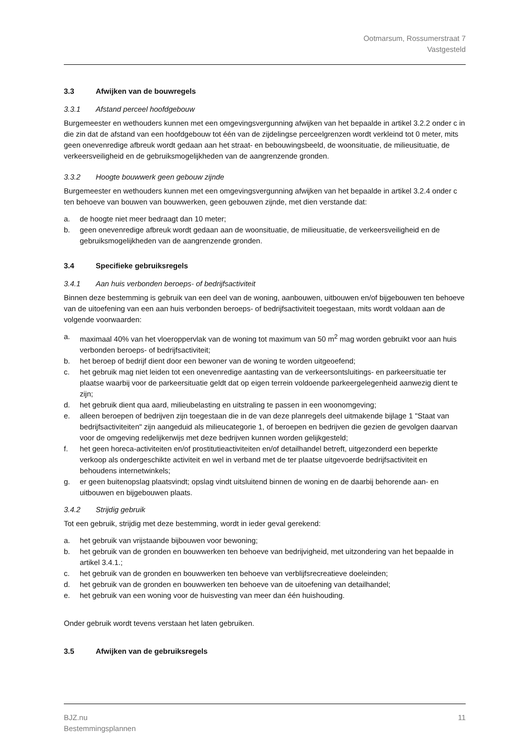Ootmarsum, Rossumerstraat 7
Vastgesteld
3.3 Afwijken van de bouwregels
3.3.1 Afstand perceel hoofdgebouw
Burgemeester en wethouders kunnen met een omgevingsvergunning afwijken van het bepaalde in artikel 3.2.2 onder c in die zin dat de afstand van een hoofdgebouw tot één van de zijdelingse perceelgrenzen wordt verkleind tot 0 meter, mits geen onevenredige afbreuk wordt gedaan aan het straat- en bebouwingsbeeld, de woonsituatie, de milieusituatie, de verkeersveiligheid en de gebruiksmogelijkheden van de aangrenzende gronden.
3.3.2 Hoogte bouwwerk geen gebouw zijnde
Burgemeester en wethouders kunnen met een omgevingsvergunning afwijken van het bepaalde in artikel 3.2.4 onder c ten behoeve van bouwen van bouwwerken, geen gebouwen zijnde, met dien verstande dat:
a. de hoogte niet meer bedraagt dan 10 meter;
b. geen onevenredige afbreuk wordt gedaan aan de woonsituatie, de milieusituatie, de verkeersveiligheid en de gebruiksmogelijkheden van de aangrenzende gronden.
3.4 Specifieke gebruiksregels
3.4.1 Aan huis verbonden beroeps- of bedrijfsactiviteit
Binnen deze bestemming is gebruik van een deel van de woning, aanbouwen, uitbouwen en/of bijgebouwen ten behoeve van de uitoefening van een aan huis verbonden beroeps- of bedrijfsactiviteit toegestaan, mits wordt voldaan aan de volgende voorwaarden:
a. maximaal 40% van het vloeroppervlak van de woning tot maximum van 50 m<sup>2</sup> mag worden gebruikt voor aan huis verbonden beroeps- of bedrijfsactiviteit;
b. het beroep of bedrijf dient door een bewoner van de woning te worden uitgeoefend;
c. het gebruik mag niet leiden tot een onevenredige aantasting van de verkeersontsluitings- en parkeersituatie ter plaatse waarbij voor de parkeersituatie geldt dat op eigen terrein voldoende parkeergelegenheid aanwezig dient te zijn;
d. het gebruik dient qua aard, milieubelasting en uitstraling te passen in een woonomgeving;
e. alleen beroepen of bedrijven zijn toegestaan die in de van deze planregels deel uitmakende bijlage 1 "Staat van bedrijfsactiviteiten" zijn aangeduid als milieucategorie 1, of beroepen en bedrijven die gezien de gevolgen daarvan voor de omgeving redelijkerwijs met deze bedrijven kunnen worden gelijkgesteld;
f. het geen horeca-activiteiten en/of prostitutieactiviteiten en/of detailhandel betreft, uitgezonderd een beperkte verkoop als ondergeschikte activiteit en wel in verband met de ter plaatse uitgevoerde bedrijfsactiviteit en behoudens internetwinkels;
g. er geen buitenopslag plaatsvindt; opslag vindt uitsluitend binnen de woning en de daarbij behorende aan- en uitbouwen en bijgebouwen plaats.
3.4.2 Strijdig gebruik
Tot een gebruik, strijdig met deze bestemming, wordt in ieder geval gerekend:
a. het gebruik van vrijstaande bijbouwen voor bewoning;
b. het gebruik van de gronden en bouwwerken ten behoeve van bedrijvigheid, met uitzondering van het bepaalde in artikel 3.4.1.;
c. het gebruik van de gronden en bouwwerken ten behoeve van verblijfsrecreatieve doeleinden;
d. het gebruik van de gronden en bouwwerken ten behoeve van de uitoefening van detailhandel;
e. het gebruik van een woning voor de huisvesting van meer dan één huishouding.
Onder gebruik wordt tevens verstaan het laten gebruiken.
3.5 Afwijken van de gebruiksregels
BJZ.nu
Bestemmingsplannen 11